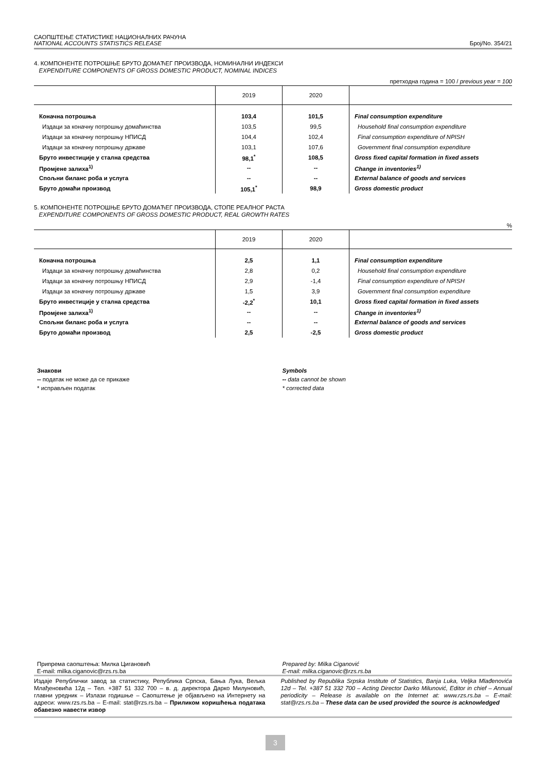САОПШТЕЊЕ СТАТИСТИКЕ НАЦИОНАЛНИХ РАЧУНА
NATIONAL ACCOUNTS STATISTICS RELEASE
Број/No. 354/21
4. КОМПОНЕНТЕ ПОТРОШЊЕ БРУТО ДОМАЋЕГ ПРОИЗВОДА, НОМИНАЛНИ ИНДЕКСИ
EXPENDITURE COMPONENTS OF GROSS DOMESTIC PRODUCT, NOMINAL INDICES
претходна година = 100 / previous year = 100
| | 2019 | 2020 | |
| --- | --- | --- | --- |
| Коначна потрошња | 103,4 | 101,5 | Final consumption expenditure |
| Издаци за коначну потрошњу домаћинства | 103,5 | 99,5 | Household final consumption expenditure |
| Издаци за коначну потрошњу НПИСД | 104,4 | 102,4 | Final consumption expenditure of NPISH |
| Издаци за коначну потрошњу државе | 103,1 | 107,6 | Government final consumption expenditure |
| Бруто инвестиције у стална средства | 98,1<sup>*</sup> | 108,5 | Gross fixed capital formation in fixed assets |
| Промјене залиха<sup>1)</sup> | -- | -- | Change in inventories<sup>1)</sup> |
| Спољни биланс роба и услуга | -- | -- | External balance of goods and services |
| Бруто домаћи производ | 105,1<sup>*</sup> | 98,9 | Gross domestic product |
5. КОМПОНЕНТЕ ПОТРОШЊЕ БРУТО ДОМАЋЕГ ПРОИЗВОДА, СТОПЕ РЕАЛНОГ РАСТА
EXPENDITURE COMPONENTS OF GROSS DOMESTIC PRODUCT, REAL GROWTH RATES
%
| | 2019 | 2020 | |
| --- | --- | --- | --- |
| Коначна потрошња | 2,5 | 1,1 | Final consumption expenditure |
| Издаци за коначну потрошњу домаћинства | 2,8 | 0,2 | Household final consumption expenditure |
| Издаци за коначну потрошњу НПИСД | 2,9 | -1,4 | Final consumption expenditure of NPISH |
| Издаци за коначну потрошњу државе | 1,5 | 3,9 | Government final consumption expenditure |
| Бруто инвестиције у стална средства | -2,2<sup>*</sup> | 10,1 | Gross fixed capital formation in fixed assets |
| Промјене залиха<sup>1)</sup> | -- | -- | Change in inventories<sup>1)</sup> |
| Спољни биланс роба и услуга | -- | -- | External balance of goods and services |
| Бруто домаћи производ | 2,5 | -2,5 | Gross domestic product |
Знакови
-- податак не може да се прикаже
* исправљен податак
Symbols
-- data cannot be shown
* corrected data
Припрема саопштења: Милка Цигановић
E-mail: milka.ciganovic@rzs.rs.ba
Prepared by: Milka Ciganović
E-mail: milka.ciganovic@rzs.rs.ba
Издаје Републички завод за статистику, Република Српска, Бања Лука, Вељка Млађеновића 12д – Тел. +387 51 332 700 – в. д. директора Дарко Милуновић, главни уредник – Излази годишње – Саопштење је објављено на Интернету на адреси: www.rzs.rs.ba – E-mail: stat@rzs.rs.ba – Приликом коришћења података обавезно навести извор
Published by Republika Srpska Institute of Statistics, Banja Luka, Veljka Mlađenovića 12d – Tel. +387 51 332 700 – Acting Director Darko Milunović, Editor in chief – Annual periodicity – Release is available on the Internet at: www.rzs.rs.ba – E-mail: stat@rzs.rs.ba – These data can be used provided the source is acknowledged
3